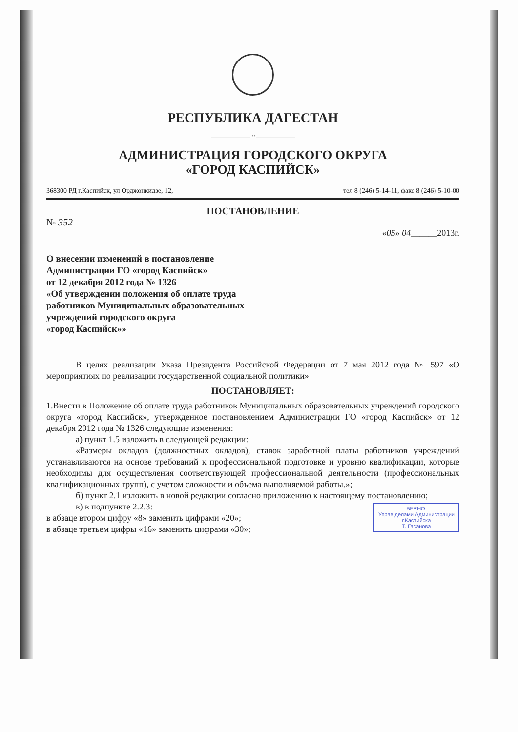РЕСПУБЛИКА ДАГЕСТАН
__________ ..__________
АДМИНИСТРАЦИЯ ГОРОДСКОГО ОКРУГА
«ГОРОД КАСПИЙСК»
368300 РД г.Каспийск, ул Орджонкидзе, 12, тел 8 (246) 5-14-11, факс 8 (246) 5-10-00
ПОСТАНОВЛЕНИЕ
№ 352
«05» 04______2013г.
О внесении изменений в постановление
Администрации ГО «город Каспийск»
от 12 декабря 2012 года № 1326
«Об утверждении положения об оплате труда
работников Муниципальных образовательных
учреждений городского округа
«город Каспийск»»
В целях реализации Указа Президента Российской Федерации от 7 мая 2012 года № 597 «О мероприятиях по реализации государственной социальной политики»
ПОСТАНОВЛЯЕТ:
1.Внести в Положение об оплате труда работников Муниципальных образовательных учреждений городского округа «город Каспийск», утвержденное постановлением Администрации ГО «город Каспийск» от 12 декабря 2012 года № 1326 следующие изменения:
а) пункт 1.5 изложить в следующей редакции:
«Размеры окладов (должностных окладов), ставок заработной платы работников учреждений устанавливаются на основе требований к профессиональной подготовке и уровню квалификации, которые необходимы для осуществления соответствующей профессиональной деятельности (профессиональных квалификационных групп), с учетом сложности и объема выполняемой работы.»;
б) пункт 2.1 изложить в новой редакции согласно приложению к настоящему постановлению;
в) в подпункте 2.2.3:
ВЕРНО:
Управ делами Администрации
г.Каспийска
Т. Гасанова
в абзаце втором цифру «8» заменить цифрами «20»;
в абзаце третьем цифры «16» заменить цифрами «30»;